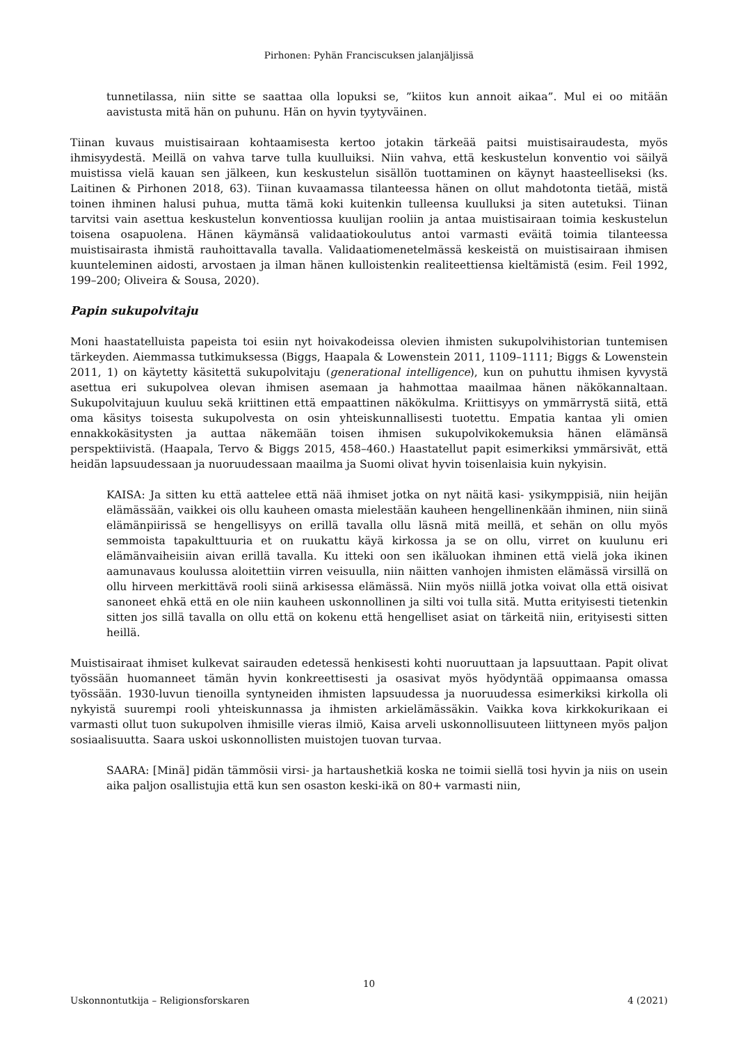Pirhonen: Pyhän Franciscuksen jalanjäljissä
tunnetilassa, niin sitte se saattaa olla lopuksi se, ”kiitos kun annoit aikaa”. Mul ei oo mitään aavistusta mitä hän on puhunu. Hän on hyvin tyytyväinen.
Tiinan kuvaus muistisairaan kohtaamisesta kertoo jotakin tärkeää paitsi muistisairaudesta, myös ihmisyydestä. Meillä on vahva tarve tulla kuulluiksi. Niin vahva, että keskustelun konventio voi säilyä muistissa vielä kauan sen jälkeen, kun keskustelun sisällön tuottaminen on käynyt haasteelliseksi (ks. Laitinen & Pirhonen 2018, 63). Tiinan kuvaamassa tilanteessa hänen on ollut mahdotonta tietää, mistä toinen ihminen halusi puhua, mutta tämä koki kuitenkin tulleensa kuulluksi ja siten autetuksi. Tiinan tarvitsi vain asettua keskustelun konventiossa kuulijan rooliin ja antaa muistisairaan toimia keskustelun toisena osapuolena. Hänen käymänsä validaatiokoulutus antoi varmasti eväitä toimia tilanteessa muistisairasta ihmistä rauhoittavalla tavalla. Validaatiomenetelmässä keskeistä on muistisairaan ihmisen kuunteleminen aidosti, arvostaen ja ilman hänen kulloistenkin realiteettiensa kieltämistä (esim. Feil 1992, 199–200; Oliveira & Sousa, 2020).
Papin sukupolvitaju
Moni haastatelluista papeista toi esiin nyt hoivakodeissa olevien ihmisten sukupolvihistorian tuntemisen tärkeyden. Aiemmassa tutkimuksessa (Biggs, Haapala & Lowenstein 2011, 1109–1111; Biggs & Lowenstein 2011, 1) on käytetty käsitettä sukupolvitaju (generational intelligence), kun on puhuttu ihmisen kyvystä asettua eri sukupolvea olevan ihmisen asemaan ja hahmottaa maailmaa hänen näkökannaltaan. Sukupolvitajuun kuuluu sekä kriittinen että empaattinen näkökulma. Kriittisyys on ymmärrystä siitä, että oma käsitys toisesta sukupolvesta on osin yhteiskunnallisesti tuotettu. Empatia kantaa yli omien ennakkokäsitysten ja auttaa näkemään toisen ihmisen sukupolvikokemuksia hänen elämänsä perspektiivistä. (Haapala, Tervo & Biggs 2015, 458–460.) Haastatellut papit esimerkiksi ymmärsivät, että heidän lapsuudessaan ja nuoruudessaan maailma ja Suomi olivat hyvin toisenlaisia kuin nykyisin.
KAISA: Ja sitten ku että aattelee että nää ihmiset jotka on nyt näitä kasi- ysikymppisiä, niin heijän elämässään, vaikkei ois ollu kauheen omasta mielestään kauheen hengellinenkään ihminen, niin siinä elämänpiirissä se hengellisyys on erillä tavalla ollu läsnä mitä meillä, et sehän on ollu myös semmoista tapakulttuuria et on ruukattu käyä kirkossa ja se on ollu, virret on kuulunu eri elämänvaiheisiin aivan erillä tavalla. Ku itteki oon sen ikäluokan ihminen että vielä joka ikinen aamunavaus koulussa aloitettiin virren veisuulla, niin näitten vanhojen ihmisten elämässä virsillä on ollu hirveen merkittävä rooli siinä arkisessa elämässä. Niin myös niillä jotka voivat olla että oisivat sanoneet ehkä että en ole niin kauheen uskonnollinen ja silti voi tulla sitä. Mutta erityisesti tietenkin sitten jos sillä tavalla on ollu että on kokenu että hengelliset asiat on tärkeitä niin, erityisesti sitten heillä.
Muistisairaat ihmiset kulkevat sairauden edetessä henkisesti kohti nuoruuttaan ja lapsuuttaan. Papit olivat työssään huomanneet tämän hyvin konkreettisesti ja osasivat myös hyödyntää oppimaansa omassa työssään. 1930-luvun tienoilla syntyneiden ihmisten lapsuudessa ja nuoruudessa esimerkiksi kirkolla oli nykyistä suurempi rooli yhteiskunnassa ja ihmisten arkielämässäkin. Vaikka kova kirkkokurikaan ei varmasti ollut tuon sukupolven ihmisille vieras ilmiö, Kaisa arveli uskonnollisuuteen liittyneen myös paljon sosiaalisuutta. Saara uskoi uskonnollisten muistojen tuovan turvaa.
SAARA: [Minä] pidän tämmösii virsi- ja hartaushetkiä koska ne toimii siellä tosi hyvin ja niis on usein aika paljon osallistujia että kun sen osaston keski-ikä on 80+ varmasti niin,
10
Uskonnontutkija – Religionsforskaren 4 (2021)